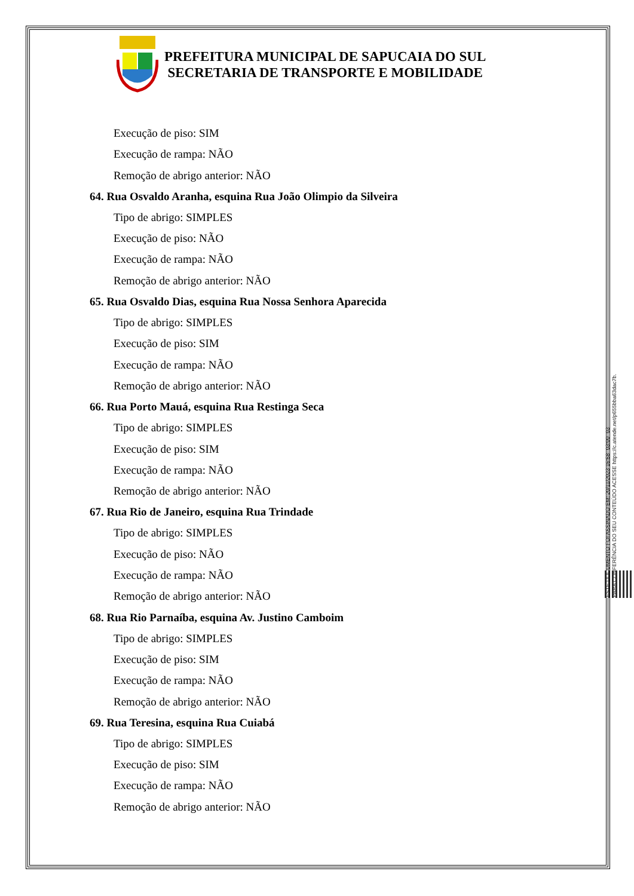PREFEITURA MUNICIPAL DE SAPUCAIA DO SUL
SECRETARIA DE TRANSPORTE E MOBILIDADE
Execução de piso: SIM
Execução de rampa: NÃO
Remoção de abrigo anterior: NÃO
64. Rua Osvaldo Aranha, esquina Rua João Olimpio da Silveira
Tipo de abrigo: SIMPLES
Execução de piso: NÃO
Execução de rampa: NÃO
Remoção de abrigo anterior: NÃO
65. Rua Osvaldo Dias, esquina Rua Nossa Senhora Aparecida
Tipo de abrigo: SIMPLES
Execução de piso: SIM
Execução de rampa: NÃO
Remoção de abrigo anterior: NÃO
66. Rua Porto Mauá, esquina Rua Restinga Seca
Tipo de abrigo: SIMPLES
Execução de piso: SIM
Execução de rampa: NÃO
Remoção de abrigo anterior: NÃO
67. Rua Rio de Janeiro, esquina Rua Trindade
Tipo de abrigo: SIMPLES
Execução de piso: NÃO
Execução de rampa: NÃO
Remoção de abrigo anterior: NÃO
68. Rua Rio Parnaíba, esquina Av. Justino Camboim
Tipo de abrigo: SIMPLES
Execução de piso: SIM
Execução de rampa: NÃO
Remoção de abrigo anterior: NÃO
69. Rua Teresina, esquina Rua Cuiabá
Tipo de abrigo: SIMPLES
Execução de piso: SIM
Execução de rampa: NÃO
Remoção de abrigo anterior: NÃO
ESTE DOCUMENTO FOI ASSINADO EM: 20/11/2023 16:58 -03:00 -03
PARA CONFERÊNCIA DO SEU CONTEÚDO ACESSE https://c.atende.net/p655bba63dac7b.